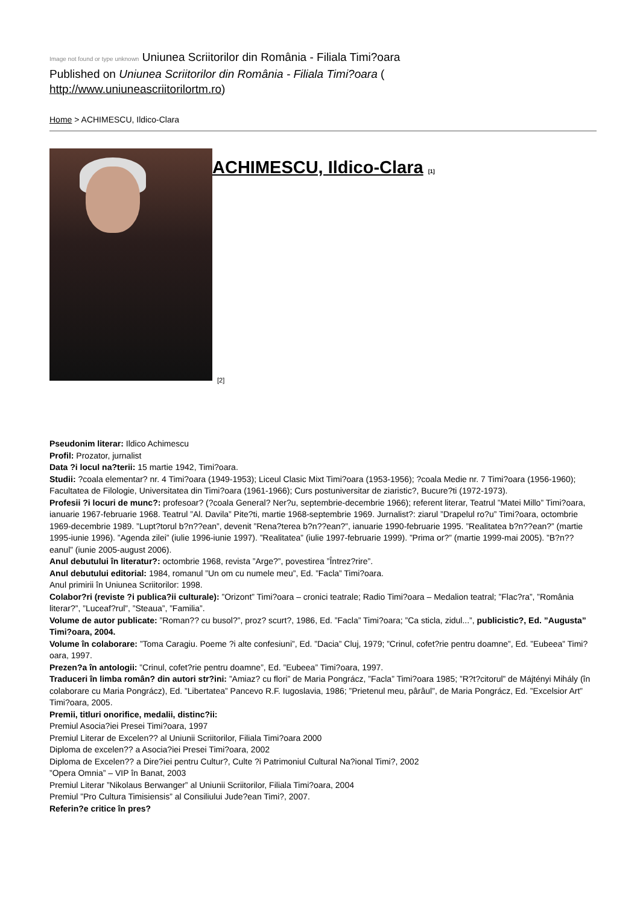Image not found or type unknown Uniunea Scriitorilor din România - Filiala Timi?oara
Published on Uniunea Scriitorilor din România - Filiala Timi?oara (
http://www.uniuneascriitorilortm.ro)
Home > ACHIMESCU, Ildico-Clara
ACHIMESCU, Ildico-Clara [1]
[2]
Pseudonim literar: Ildico Achimescu
Profil: Prozator, jurnalist
Data ?i locul na?terii: 15 martie 1942, Timi?oara.
Studii: ?coala elementar? nr. 4 Timi?oara (1949-1953); Liceul Clasic Mixt Timi?oara (1953-1956); ?coala Medie nr. 7 Timi?oara (1956-1960); Facultatea de Filologie, Universitatea din Timi?oara (1961-1966); Curs postuniversitar de ziaristic?, Bucure?ti (1972-1973).
Profesii ?i locuri de munc?: profesoar? (?coala General? Ner?u, septembrie-decembrie 1966); referent literar, Teatrul ”Matei Millo” Timi?oara, ianuarie 1967-februarie 1968. Teatrul ”Al. Davila” Pite?ti, martie 1968-septembrie 1969. Jurnalist?: ziarul ”Drapelul ro?u” Timi?oara, octombrie 1969-decembrie 1989. ”Lupt?torul b?n??ean”, devenit ”Rena?terea b?n??ean?”, ianuarie 1990-februarie 1995. ”Realitatea b?n??ean?” (martie 1995-iunie 1996). ”Agenda zilei” (iulie 1996-iunie 1997). ”Realitatea” (iulie 1997-februarie 1999). ”Prima or?” (martie 1999-mai 2005). ”B?n??eanul” (iunie 2005-august 2006).
Anul debutului în literatur?: octombrie 1968, revista ”Arge?”, povestirea ”Întrez?rire”.
Anul debutului editorial: 1984, romanul ”Un om cu numele meu”, Ed. ”Facla” Timi?oara.
Anul primirii în Uniunea Scriitorilor: 1998.
Colabor?ri (reviste ?i publica?ii culturale): ”Orizont” Timi?oara – cronici teatrale; Radio Timi?oara – Medalion teatral; ”Flac?ra”, ”România literar?”, ”Luceaf?rul”, ”Steaua”, ”Familia”.
Volume de autor publicate: ”Roman?? cu busol?”, proz? scurt?, 1986, Ed. ”Facla” Timi?oara; ”Ca sticla, zidul...”, publicistic?, Ed. ”Augusta” Timi?oara, 2004.
Volume în colaborare: ”Toma Caragiu. Poeme ?i alte confesiuni”, Ed. ”Dacia” Cluj, 1979; ”Crinul, cofet?rie pentru doamne”, Ed. ”Eubeea” Timi?oara, 1997.
Prezen?a în antologii: ”Crinul, cofet?rie pentru doamne”, Ed. ”Eubeea” Timi?oara, 1997.
Traduceri în limba român? din autori str?ini: ”Amiaz? cu flori” de Maria Pongrácz, ”Facla” Timi?oara 1985; ”R?t?citorul” de Májtényi Mihály (în colaborare cu Maria Pongrácz), Ed. ”Libertatea” Pancevo R.F. Iugoslavia, 1986; ”Prietenul meu, pârâul”, de Maria Pongrácz, Ed. ”Excelsior Art” Timi?oara, 2005.
Premii, titluri onorifice, medalii, distinc?ii:
Premiul Asocia?iei Presei Timi?oara, 1997
Premiul Literar de Excelen?? al Uniunii Scriitorilor, Filiala Timi?oara 2000
Diploma de excelen?? a Asocia?iei Presei Timi?oara, 2002
Diploma de Excelen?? a Dire?iei pentru Cultur?, Culte ?i Patrimoniul Cultural Na?ional Timi?, 2002
”Opera Omnia” – VIP în Banat, 2003
Premiul Literar ”Nikolaus Berwanger” al Uniunii Scriitorilor, Filiala Timi?oara, 2004
Premiul ”Pro Cultura Timisiensis” al Consiliului Jude?ean Timi?, 2007.
Referin?e critice în pres?